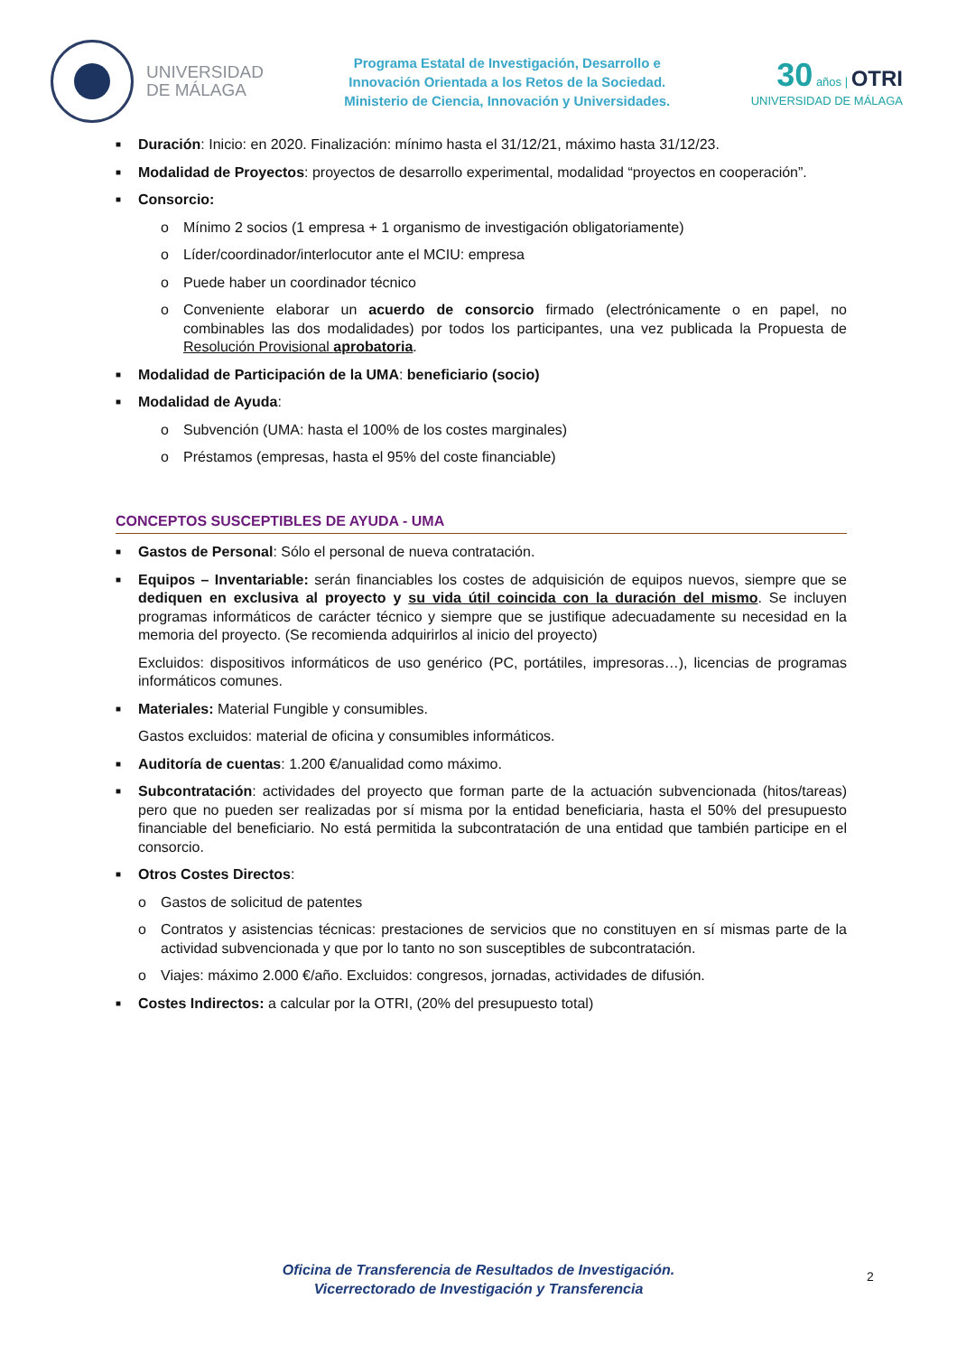UNIVERSIDAD
DE MÁLAGA
Programa Estatal de Investigación, Desarrollo e
Innovación Orientada a los Retos de la Sociedad.
Ministerio de Ciencia, Innovación y Universidades.
30 años | OTRI
UNIVERSIDAD DE MÁLAGA
■ Duración: Inicio: en 2020. Finalización: mínimo hasta el 31/12/21, máximo hasta 31/12/23.
■ Modalidad de Proyectos: proyectos de desarrollo experimental, modalidad “proyectos en cooperación”.
■ Consorcio:
o Mínimo 2 socios (1 empresa + 1 organismo de investigación obligatoriamente)
o Líder/coordinador/interlocutor ante el MCIU: empresa
o Puede haber un coordinador técnico
o Conveniente elaborar un acuerdo de consorcio firmado (electrónicamente o en papel, no combinables las dos modalidades) por todos los participantes, una vez publicada la Propuesta de Resolución Provisional aprobatoria.
■ Modalidad de Participación de la UMA: beneficiario (socio)
■ Modalidad de Ayuda:
o Subvención (UMA: hasta el 100% de los costes marginales)
o Préstamos (empresas, hasta el 95% del coste financiable)
CONCEPTOS SUSCEPTIBLES DE AYUDA - UMA
■ Gastos de Personal: Sólo el personal de nueva contratación.
■ Equipos – Inventariable: serán financiables los costes de adquisición de equipos nuevos, siempre que se dediquen en exclusiva al proyecto y su vida útil coincida con la duración del mismo. Se incluyen programas informáticos de carácter técnico y siempre que se justifique adecuadamente su necesidad en la memoria del proyecto. (Se recomienda adquirirlos al inicio del proyecto)
Excluidos: dispositivos informáticos de uso genérico (PC, portátiles, impresoras…), licencias de programas informáticos comunes.
■ Materiales: Material Fungible y consumibles.
Gastos excluidos: material de oficina y consumibles informáticos.
■ Auditoría de cuentas: 1.200 €/anualidad como máximo.
■ Subcontratación: actividades del proyecto que forman parte de la actuación subvencionada (hitos/tareas) pero que no pueden ser realizadas por sí misma por la entidad beneficiaria, hasta el 50% del presupuesto financiable del beneficiario. No está permitida la subcontratación de una entidad que también participe en el consorcio.
■ Otros Costes Directos:
o Gastos de solicitud de patentes
o Contratos y asistencias técnicas: prestaciones de servicios que no constituyen en sí mismas parte de la actividad subvencionada y que por lo tanto no son susceptibles de subcontratación.
o Viajes: máximo 2.000 €/año. Excluidos: congresos, jornadas, actividades de difusión.
■ Costes Indirectos: a calcular por la OTRI, (20% del presupuesto total)
Oficina de Transferencia de Resultados de Investigación.
Vicerrectorado de Investigación y Transferencia
2